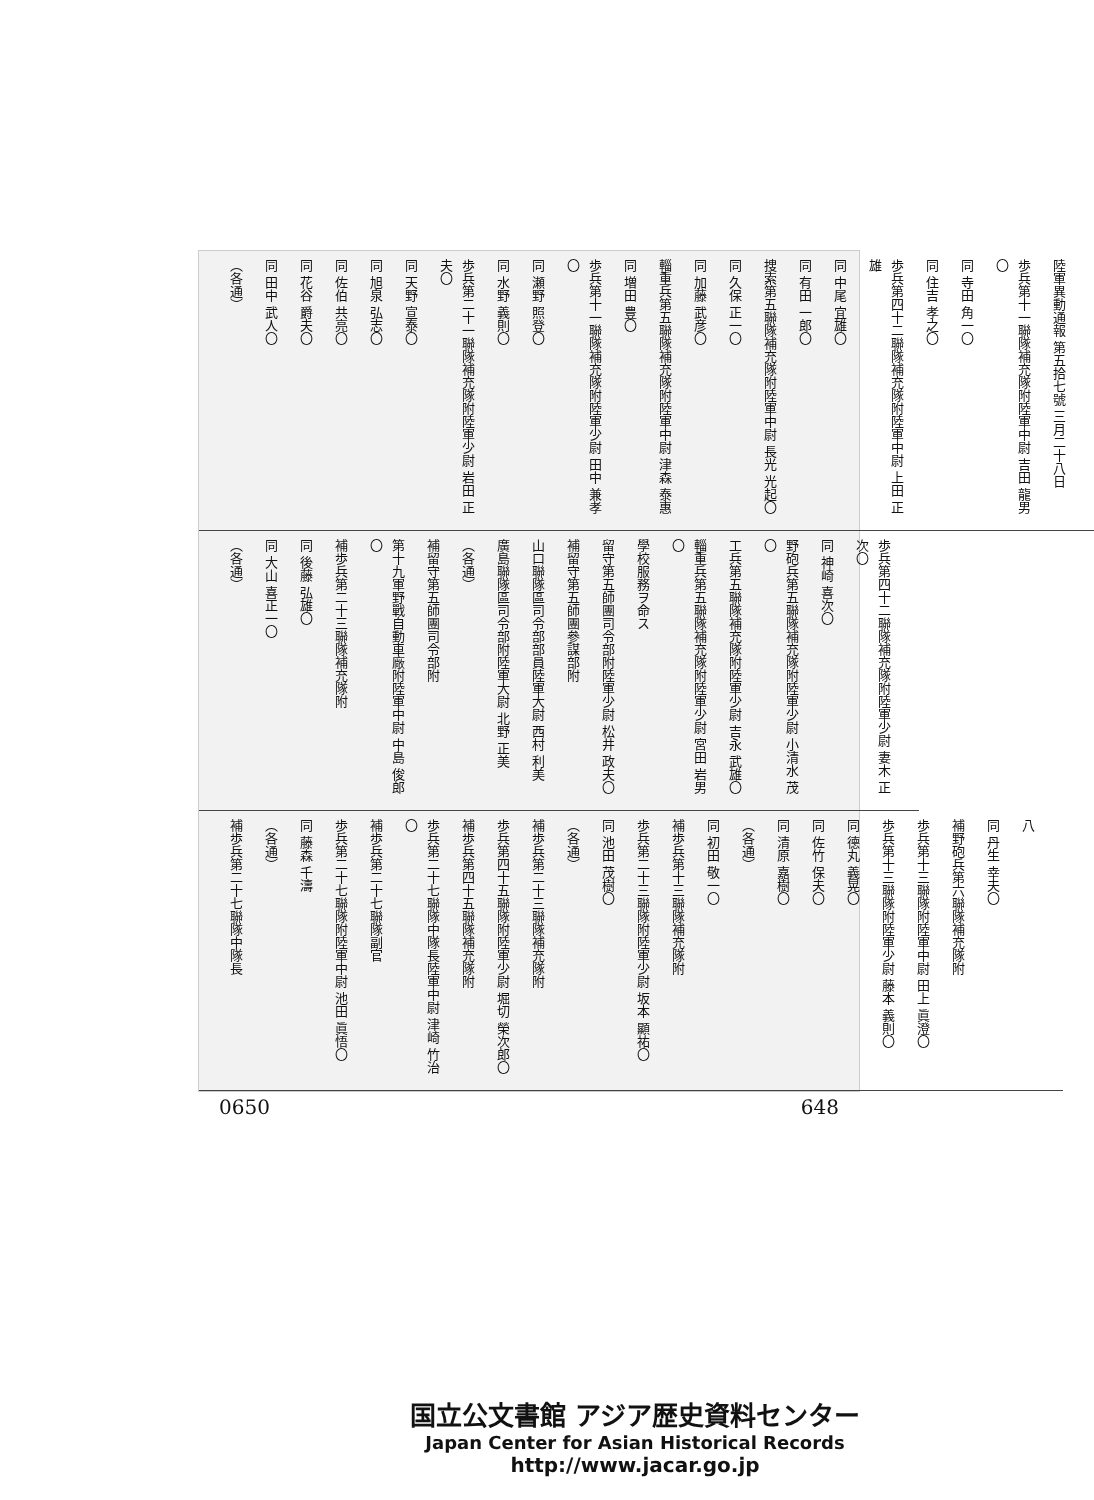陸軍異動通報 第五拾七號 三月二十八日
歩兵第十一聯隊補充隊附陸軍中尉 吉田 龍男〇
同 寺田 角一〇
同 住吉 孝之〇
歩兵第四十二聯隊補充隊附陸軍中尉 上田 正雄
同 中尾 宜雄〇
同 有田 一郎〇
捜索第五聯隊補充隊附陸軍中尉 長光 光起〇
同 久保 正一〇
同 加藤 武彦〇
輜重兵第五聯隊補充隊附陸軍中尉 津森 泰惠
同 増田 豊〇
歩兵第十一聯隊補充隊附陸軍少尉 田中 兼孝〇
同 瀬野 照登〇
同 水野 義則〇
歩兵第二十一聯隊補充隊附陸軍少尉 岩田 正夫〇
同 天野 宣泰〇
同 旭泉 弘志〇
同 佐伯 共亮〇
同 花谷 爵夫〇
同 田中 武人〇
（各通）
歩兵第四十二聯隊補充隊附陸軍少尉 妻木 正次〇
同 神崎 喜次〇
野砲兵第五聯隊補充隊附陸軍少尉 小清水 茂〇
工兵第五聯隊補充隊附陸軍少尉 吉永 武雄〇
輜重兵第五聯隊補充隊附陸軍少尉 宮田 岩男〇
學校服務ヲ命ス
留守第五師團司令部附陸軍少尉 松井 政夫〇
補留守第五師團參謀部附
山口聯隊區司令部部員陸軍大尉 西村 利美
廣島聯隊區司令部附陸軍大尉 北野 正美
（各通）
補留守第五師團司令部附
第十九軍野戰自動車廠附陸軍中尉 中島 俊郎〇
補歩兵第二十三聯隊補充隊附
同 後藤 弘雄〇
同 大山 喜正一〇
（各通）
八
同 丹生 幸夫〇
補野砲兵第六聯隊補充隊附
歩兵第十三聯隊附陸軍中尉 田上 眞澄〇
歩兵第十三聯隊附陸軍少尉 藤本 義則〇
同 德丸 義晃〇
同 佐竹 保夫〇
同 清原 嘉樹〇
（各通）
同 初田 敬一〇
補歩兵第十三聯隊補充隊附
歩兵第二十三聯隊附陸軍少尉 坂本 顯祐〇
同 池田 茂樹〇
（各通）
補歩兵第二十三聯隊補充隊附
歩兵第四十五聯隊附陸軍少尉 堀切 榮次郎〇
補歩兵第四十五聯隊補充隊附
歩兵第二十七聯隊中隊長陸軍中尉 津崎 竹治〇
補歩兵第二十七聯隊副官
歩兵第二十七聯隊附陸軍中尉 池田 眞悟〇
同 藤森 千濤
（各通）
補歩兵第二十七聯隊中隊長
0650 648
国立公文書館 アジア歴史資料センター
Japan Center for Asian Historical Records
http://www.jacar.go.jp